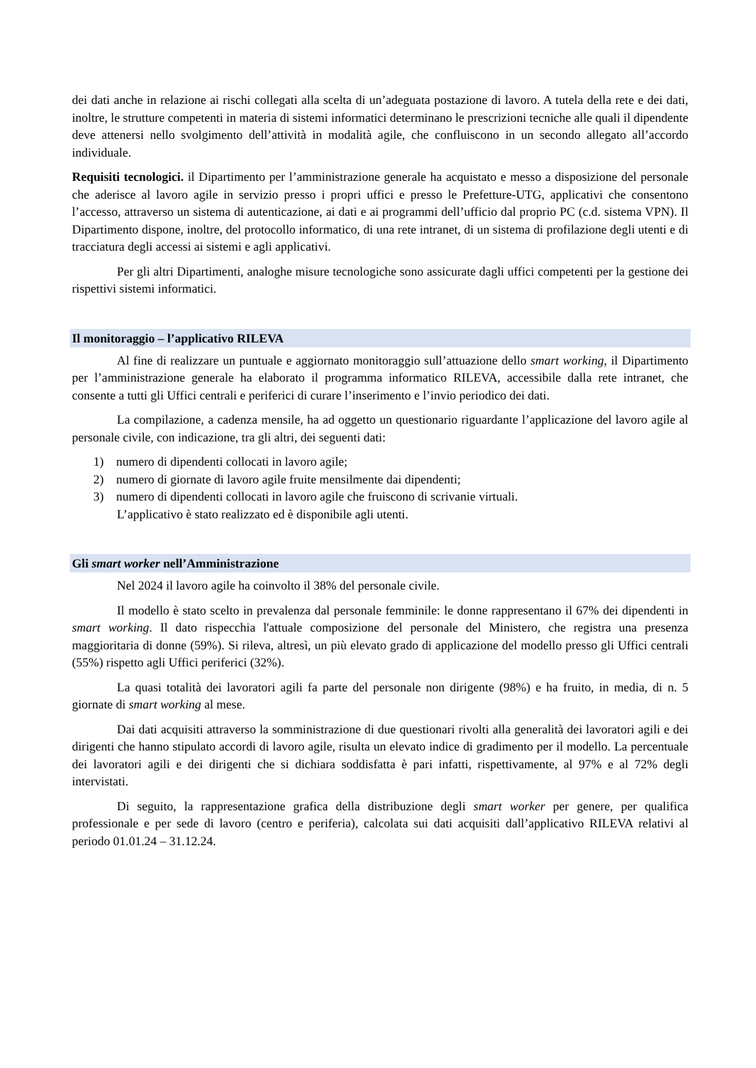dei dati anche in relazione ai rischi collegati alla scelta di un’adeguata postazione di lavoro. A tutela della rete e dei dati, inoltre, le strutture competenti in materia di sistemi informatici determinano le prescrizioni tecniche alle quali il dipendente deve attenersi nello svolgimento dell’attività in modalità agile, che confluiscono in un secondo allegato all’accordo individuale.
Requisiti tecnologici. il Dipartimento per l’amministrazione generale ha acquistato e messo a disposizione del personale che aderisce al lavoro agile in servizio presso i propri uffici e presso le Prefetture-UTG, applicativi che consentono l’accesso, attraverso un sistema di autenticazione, ai dati e ai programmi dell’ufficio dal proprio PC (c.d. sistema VPN). Il Dipartimento dispone, inoltre, del protocollo informatico, di una rete intranet, di un sistema di profilazione degli utenti e di tracciatura degli accessi ai sistemi e agli applicativi.
Per gli altri Dipartimenti, analoghe misure tecnologiche sono assicurate dagli uffici competenti per la gestione dei rispettivi sistemi informatici.
Il monitoraggio – l’applicativo RILEVA
Al fine di realizzare un puntuale e aggiornato monitoraggio sull’attuazione dello smart working, il Dipartimento per l’amministrazione generale ha elaborato il programma informatico RILEVA, accessibile dalla rete intranet, che consente a tutti gli Uffici centrali e periferici di curare l’inserimento e l’invio periodico dei dati.
La compilazione, a cadenza mensile, ha ad oggetto un questionario riguardante l’applicazione del lavoro agile al personale civile, con indicazione, tra gli altri, dei seguenti dati:
1) numero di dipendenti collocati in lavoro agile;
2) numero di giornate di lavoro agile fruite mensilmente dai dipendenti;
3) numero di dipendenti collocati in lavoro agile che fruiscono di scrivanie virtuali.
L’applicativo è stato realizzato ed è disponibile agli utenti.
Gli smart worker nell’Amministrazione
Nel 2024 il lavoro agile ha coinvolto il 38% del personale civile.
Il modello è stato scelto in prevalenza dal personale femminile: le donne rappresentano il 67% dei dipendenti in smart working. Il dato rispecchia l'attuale composizione del personale del Ministero, che registra una presenza maggioritaria di donne (59%). Si rileva, altresì, un più elevato grado di applicazione del modello presso gli Uffici centrali (55%) rispetto agli Uffici periferici (32%).
La quasi totalità dei lavoratori agili fa parte del personale non dirigente (98%) e ha fruito, in media, di n. 5 giornate di smart working al mese.
Dai dati acquisiti attraverso la somministrazione di due questionari rivolti alla generalità dei lavoratori agili e dei dirigenti che hanno stipulato accordi di lavoro agile, risulta un elevato indice di gradimento per il modello. La percentuale dei lavoratori agili e dei dirigenti che si dichiara soddisfatta è pari infatti, rispettivamente, al 97% e al 72% degli intervistati.
Di seguito, la rappresentazione grafica della distribuzione degli smart worker per genere, per qualifica professionale e per sede di lavoro (centro e periferia), calcolata sui dati acquisiti dall’applicativo RILEVA relativi al periodo 01.01.24 – 31.12.24.